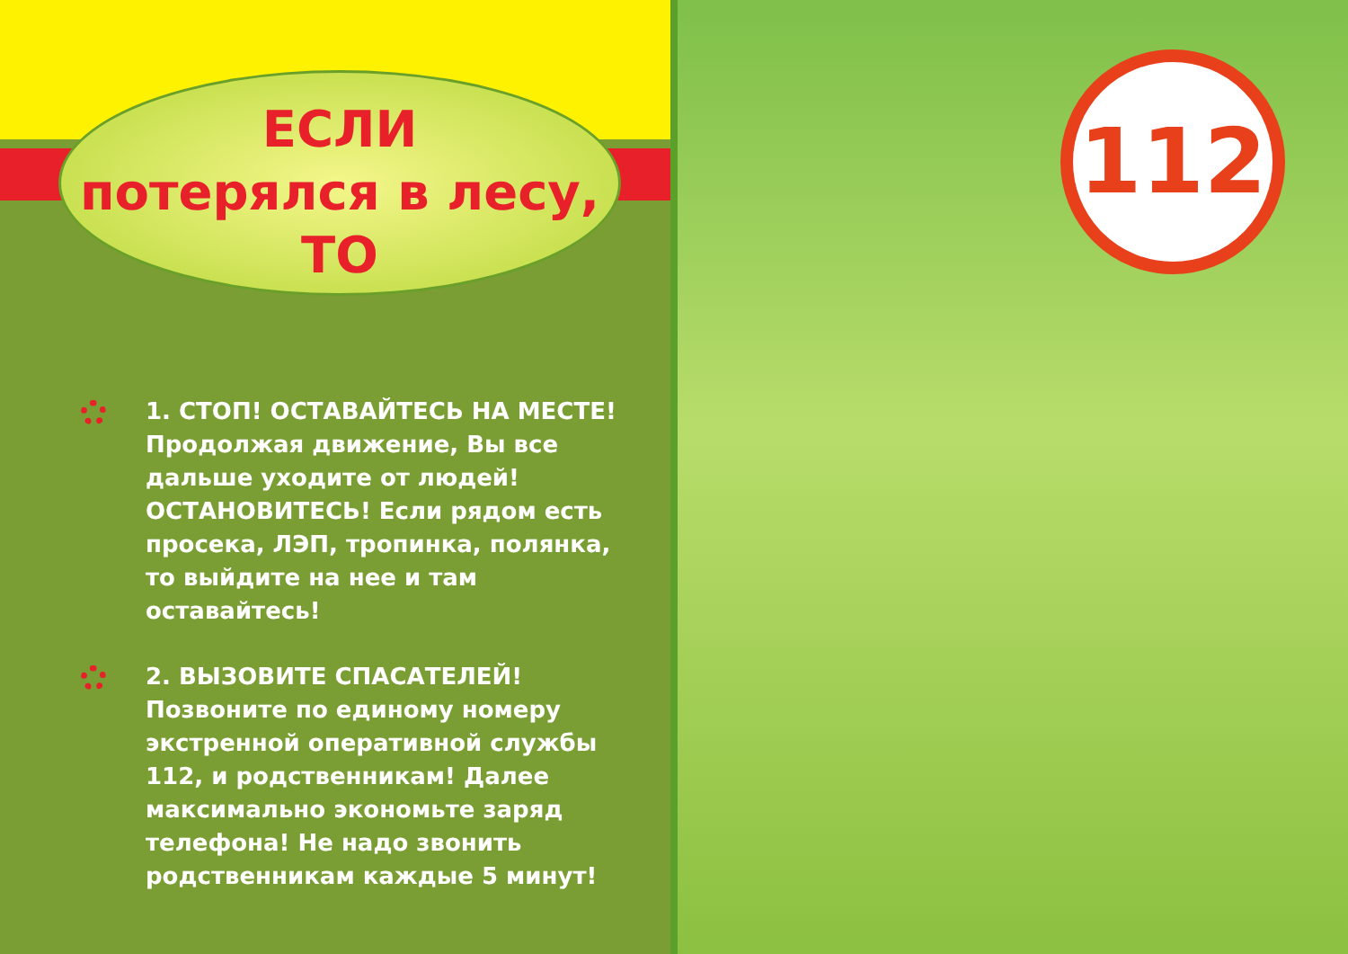ЕСЛИ
потерялся в лесу,
ТО
1. СТОП! ОСТАВАЙТЕСЬ НА МЕСТЕ! Продолжая движение, Вы все дальше уходите от людей! ОСТАНОВИТЕСЬ! Если рядом есть просека, ЛЭП, тропинка, полянка, то выйдите на нее и там оставайтесь!
2. ВЫЗОВИТЕ СПАСАТЕЛЕЙ! Позвоните по единому номеру экстренной оперативной службы 112, и родственникам! Далее максимально экономьте заряд телефона! Не надо звонить родственникам каждые 5 минут!
112